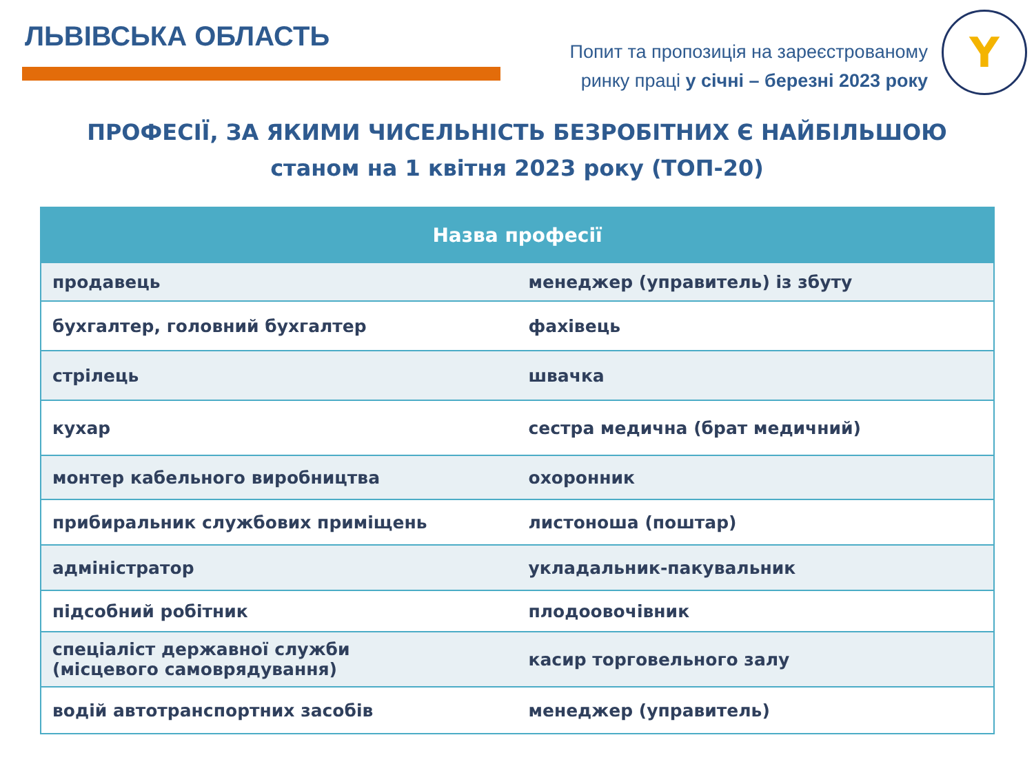ЛЬВІВСЬКА ОБЛАСТЬ
Попит та пропозиція на зареєстрованому
ринку праці у січні – березні 2023 року
Y
ПРОФЕСІЇ, ЗА ЯКИМИ ЧИСЕЛЬНІСТЬ БЕЗРОБІТНИХ Є НАЙБІЛЬШОЮ
станом на 1 квітня 2023 року (ТОП-20)
| Назва професії | |
| --- | --- |
| продавець | менеджер (управитель) із збуту |
| бухгалтер, головний бухгалтер | фахівець |
| стрілець | швачка |
| кухар | сестра медична (брат медичний) |
| монтер кабельного виробництва | охоронник |
| прибиральник службових приміщень | листоноша (поштар) |
| адміністратор | укладальник-пакувальник |
| підсобний робітник | плодоовочівник |
| спеціаліст державної служби (місцевого самоврядування) | касир торговельного залу |
| водій автотранспортних засобів | менеджер (управитель) |